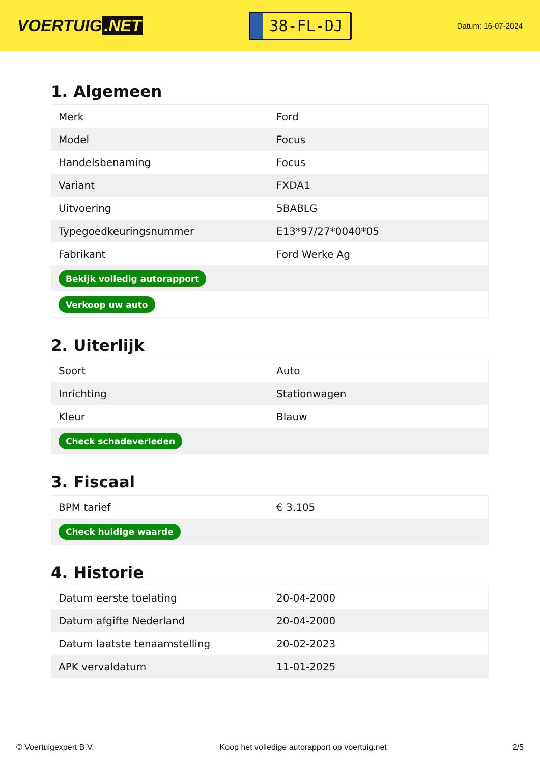VOERTUIG.NET
38-FL-DJ
Datum: 16-07-2024
1. Algemeen
| Merk | Ford |
| Model | Focus |
| Handelsbenaming | Focus |
| Variant | FXDA1 |
| Uitvoering | 5BABLG |
| Typegoedkeuringsnummer | E13*97/27*0040*05 |
| Fabrikant | Ford Werke Ag |
| Bekijk volledig autorapport | |
| Verkoop uw auto | |
2. Uiterlijk
| Soort | Auto |
| Inrichting | Stationwagen |
| Kleur | Blauw |
| Check schadeverleden | |
3. Fiscaal
| BPM tarief | € 3.105 |
| Check huidige waarde | |
4. Historie
| Datum eerste toelating | 20-04-2000 |
| Datum afgifte Nederland | 20-04-2000 |
| Datum laatste tenaamstelling | 20-02-2023 |
| APK vervaldatum | 11-01-2025 |
© Voertuigexpert B.V. Koop het volledige autorapport op voertuig.net 2/5